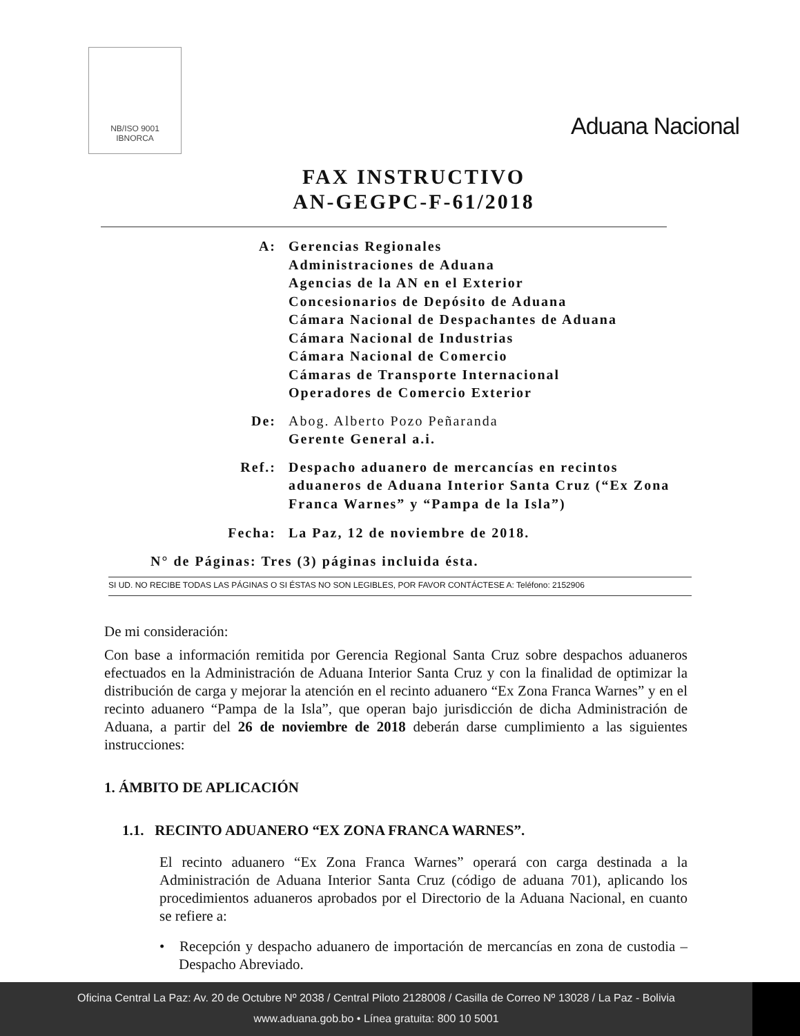NB/ISO 9001
IBNORCA
Aduana Nacional
FAX INSTRUCTIVO
AN-GEGPC-F-61/2018
A: Gerencias Regionales
Administraciones de Aduana
Agencias de la AN en el Exterior
Concesionarios de Depósito de Aduana
Cámara Nacional de Despachantes de Aduana
Cámara Nacional de Industrias
Cámara Nacional de Comercio
Cámaras de Transporte Internacional
Operadores de Comercio Exterior
De: Abog. Alberto Pozo Peñaranda
Gerente General a.i.
Ref.: Despacho aduanero de mercancías en recintos aduaneros de Aduana Interior Santa Cruz (“Ex Zona Franca Warnes” y “Pampa de la Isla”)
Fecha: La Paz, 12 de noviembre de 2018.
N° de Páginas: Tres (3) páginas incluida ésta.
SI UD. NO RECIBE TODAS LAS PÁGINAS O SI ÉSTAS NO SON LEGIBLES, POR FAVOR CONTÁCTESE A: Teléfono: 2152906
De mi consideración:
Con base a información remitida por Gerencia Regional Santa Cruz sobre despachos aduaneros efectuados en la Administración de Aduana Interior Santa Cruz y con la finalidad de optimizar la distribución de carga y mejorar la atención en el recinto aduanero “Ex Zona Franca Warnes” y en el recinto aduanero “Pampa de la Isla”, que operan bajo jurisdicción de dicha Administración de Aduana, a partir del 26 de noviembre de 2018 deberán darse cumplimiento a las siguientes instrucciones:
1. ÁMBITO DE APLICACIÓN
1.1. RECINTO ADUANERO “EX ZONA FRANCA WARNES”.
El recinto aduanero “Ex Zona Franca Warnes” operará con carga destinada a la Administración de Aduana Interior Santa Cruz (código de aduana 701), aplicando los procedimientos aduaneros aprobados por el Directorio de la Aduana Nacional, en cuanto se refiere a:
• Recepción y despacho aduanero de importación de mercancías en zona de custodia – Despacho Abreviado.
Oficina Central La Paz: Av. 20 de Octubre Nº 2038 / Central Piloto 2128008 / Casilla de Correo Nº 13028 / La Paz - Bolivia
www.aduana.gob.bo • Línea gratuita: 800 10 5001